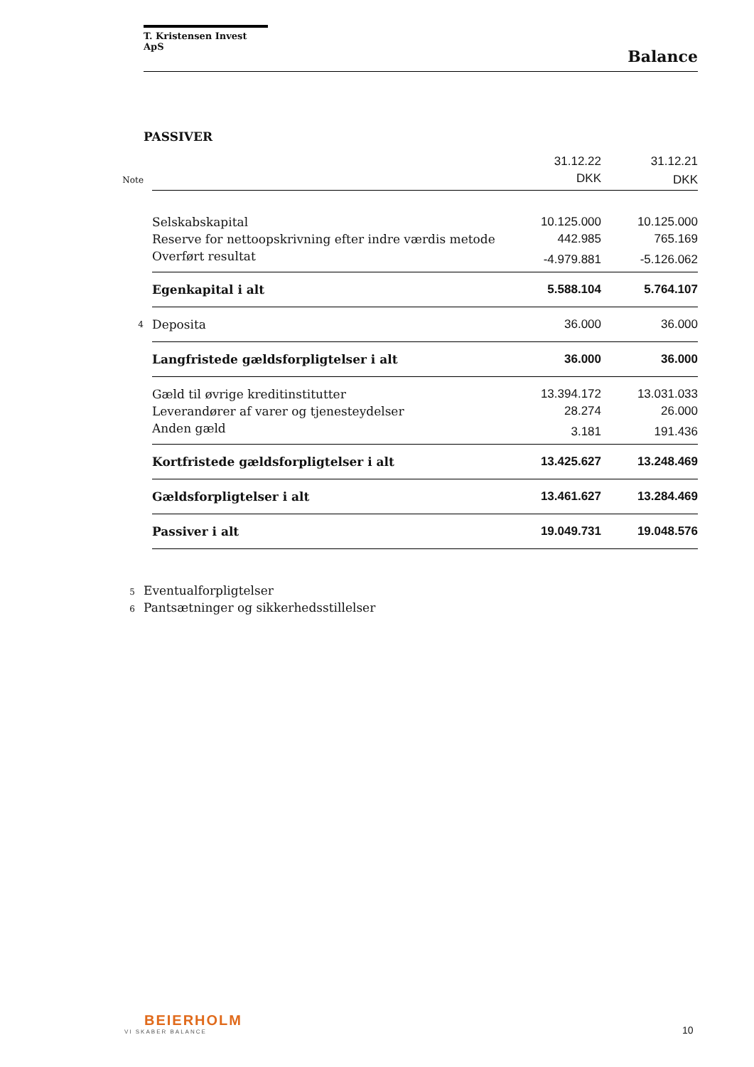T. Kristensen Invest ApS
Balance
PASSIVER
| | | 31.12.22 | 31.12.21 |
| Note | | DKK | DKK |
| | Selskabskapital | 10.125.000 | 10.125.000 |
| | Reserve for nettoopskrivning efter indre værdis metode | 442.985 | 765.169 |
| | Overført resultat | -4.979.881 | -5.126.062 |
| | Egenkapital i alt | 5.588.104 | 5.764.107 |
| 4 | Deposita | 36.000 | 36.000 |
| | Langfristede gældsforpligtelser i alt | 36.000 | 36.000 |
| | Gæld til øvrige kreditinstitutter | 13.394.172 | 13.031.033 |
| | Leverandører af varer og tjenesteydelser | 28.274 | 26.000 |
| | Anden gæld | 3.181 | 191.436 |
| | Kortfristede gældsforpligtelser i alt | 13.425.627 | 13.248.469 |
| | Gældsforpligtelser i alt | 13.461.627 | 13.284.469 |
| | Passiver i alt | 19.049.731 | 19.048.576 |
5 Eventualforpligtelser
6 Pantsætninger og sikkerhedsstillelser
BEIERHOLM
VI SKABER BALANCE
10